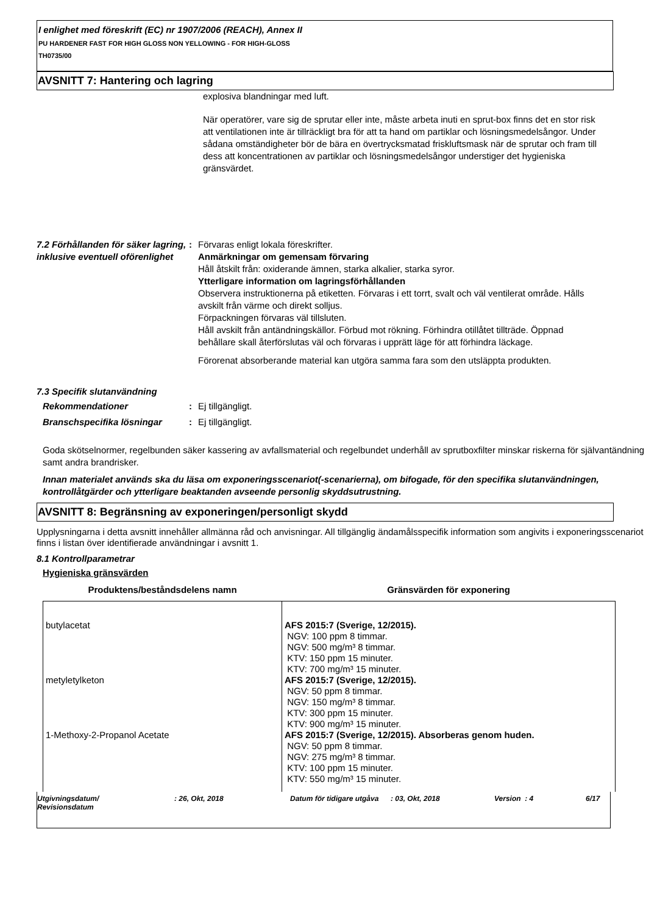I enlighet med föreskrift (EC) nr 1907/2006 (REACH), Annex II
PU HARDENER FAST FOR HIGH GLOSS NON YELLOWING - FOR HIGH-GLOSS
TH0735/00
AVSNITT 7: Hantering och lagring
explosiva blandningar med luft.
När operatörer, vare sig de sprutar eller inte, måste arbeta inuti en sprut-box finns det en stor risk att ventilationen inte är tillräckligt bra för att ta hand om partiklar och lösningsmedelsångor. Under sådana omständigheter bör de bära en övertrycksmatad friskluftsmask när de sprutar och fram till dess att koncentrationen av partiklar och lösningsmedelsångor understiger det hygieniska gränsvärdet.
7.2 Förhållanden för säker lagring, inklusive eventuell oförenlighet
: Förvaras enligt lokala föreskrifter.
Anmärkningar om gemensam förvaring
Håll åtskilt från: oxiderande ämnen, starka alkalier, starka syror.
Ytterligare information om lagringsförhållanden
Observera instruktionerna på etiketten. Förvaras i ett torrt, svalt och väl ventilerat område. Hålls avskilt från värme och direkt solljus.
Förpackningen förvaras väl tillsluten.
Håll avskilt från antändningskällor. Förbud mot rökning. Förhindra otillåtet tillträde. Öppnad behållare skall återförslutas väl och förvaras i upprätt läge för att förhindra läckage.
Förorenat absorberande material kan utgöra samma fara som den utsläppta produkten.
7.3 Specifik slutanvändning
Rekommendationer : Ej tillgängligt.
Branschspecifika lösningar : Ej tillgängligt.
Goda skötselnormer, regelbunden säker kassering av avfallsmaterial och regelbundet underhåll av sprutboxfilter minskar riskerna för självantändning samt andra brandrisker.
Innan materialet används ska du läsa om exponeringsscenariot(-scenarierna), om bifogade, för den specifika slutanvändningen, kontrollåtgärder och ytterligare beaktanden avseende personlig skyddsutrustning.
AVSNITT 8: Begränsning av exponeringen/personligt skydd
Upplysningarna i detta avsnitt innehåller allmänna råd och anvisningar. All tillgänglig ändamålsspecifik information som angivits i exponeringsscenariot finns i listan över identifierade användningar i avsnitt 1.
8.1 Kontrollparametrar
Hygieniska gränsvärden
| Produktens/beståndsdelens namn | Gränsvärden för exponering |
| --- | --- |
| butylacetat | AFS 2015:7 (Sverige, 12/2015). NGV: 100 ppm 8 timmar. NGV: 500 mg/m³ 8 timmar. KTV: 150 ppm 15 minuter. KTV: 700 mg/m³ 15 minuter. |
| metyletylketon | AFS 2015:7 (Sverige, 12/2015). NGV: 50 ppm 8 timmar. NGV: 150 mg/m³ 8 timmar. KTV: 300 ppm 15 minuter. KTV: 900 mg/m³ 15 minuter. |
| 1-Methoxy-2-Propanol Acetate | AFS 2015:7 (Sverige, 12/2015). Absorberas genom huden. NGV: 50 ppm 8 timmar. NGV: 275 mg/m³ 8 timmar. KTV: 100 ppm 15 minuter. KTV: 550 mg/m³ 15 minuter. |
Utgivningsdatum/
Revisionsdatum
: 26, Okt, 2018 Datum för tidigare utgåva
: 03, Okt, 2018 Version : 4 6/17